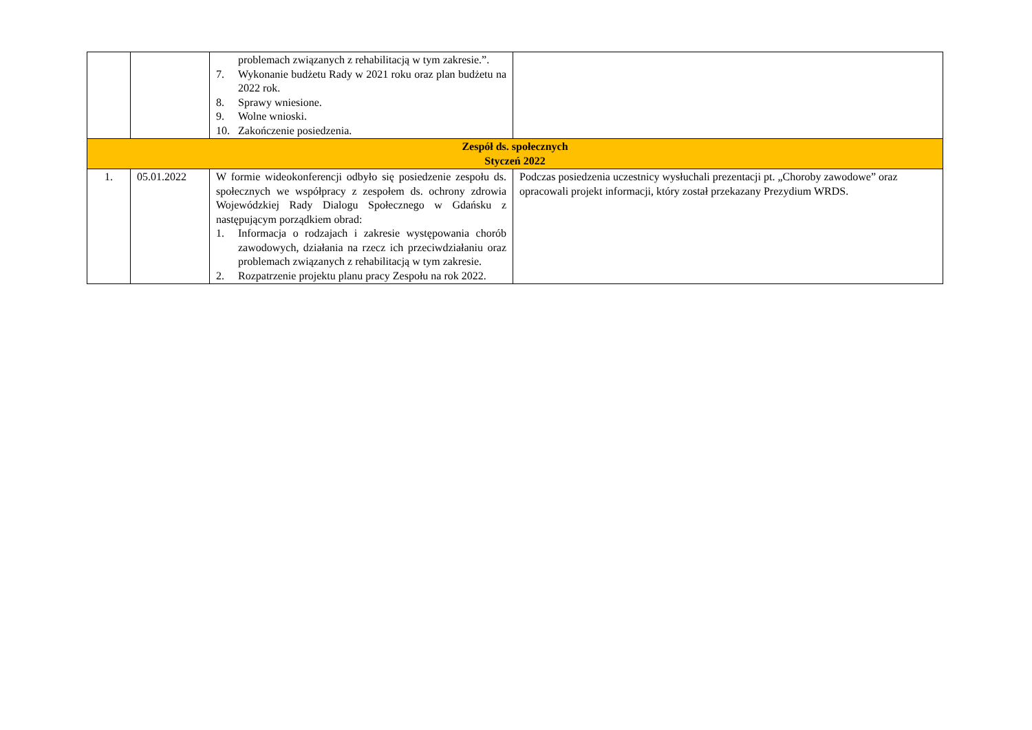| | | problemach związanych z rehabilitacją w tym zakresie.”. 7. Wykonanie budżetu Rady w 2021 roku oraz plan budżetu na 2022 rok. 8. Sprawy wniesione. 9. Wolne wnioski. 10. Zakończenie posiedzenia. | |
| Zespół ds. społecznych Styczeń 2022 | | | |
| 1. | 05.01.2022 | W formie wideokonferencji odbyło się posiedzenie zespołu ds. społecznych we współpracy z zespołem ds. ochrony zdrowia Wojewódzkiej Rady Dialogu Społecznego w Gdańsku z następującym porządkiem obrad: 1. Informacja o rodzajach i zakresie występowania chorób zawodowych, działania na rzecz ich przeciwdziałaniu oraz problemach związanych z rehabilitacją w tym zakresie. 2. Rozpatrzenie projektu planu pracy Zespołu na rok 2022. | Podczas posiedzenia uczestnicy wysłuchali prezentacji pt. „Choroby zawodowe” oraz opracowali projekt informacji, który został przekazany Prezydium WRDS. |